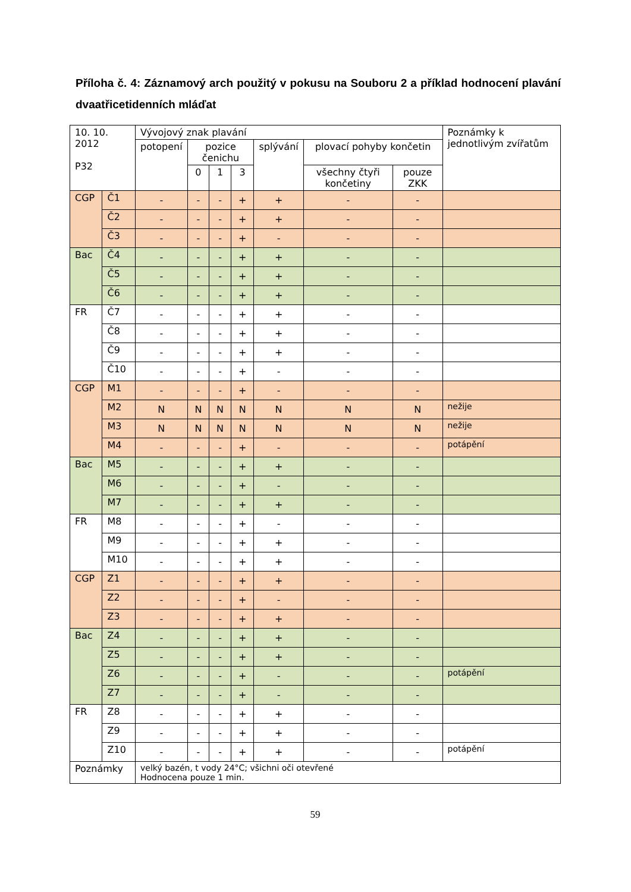Příloha č. 4: Záznamový arch použitý v pokusu na Souboru 2 a příklad hodnocení plavání dvaatřicetidenních mláďat
| 10. 10. 2012 P32 | | Vývojový znak plavání | | | | | | | Poznámky k jednotlivým zvířatům |
| --- | --- | --- | --- | --- | --- | --- | --- | --- | --- |
| | | potopení | pozice čenichu | | | splývání | plovací pohyby končetin | | |
| | | | 0 | 1 | 3 | | všechny čtyři končetiny | pouze ZKK | |
| CGP | Č1 | - | - | - | + | + | - | - | |
| | Č2 | - | - | - | + | + | - | - | |
| | Č3 | - | - | - | + | - | - | - | |
| Bac | Č4 | - | - | - | + | + | - | - | |
| | Č5 | - | - | - | + | + | - | - | |
| | Č6 | - | - | - | + | + | - | - | |
| FR | Č7 | - | - | - | + | + | - | - | |
| | Č8 | - | - | - | + | + | - | - | |
| | Č9 | - | - | - | + | + | - | - | |
| | Č10 | - | - | - | + | - | - | - | |
| CGP | M1 | - | - | - | + | - | - | - | |
| | M2 | N | N | N | N | N | N | N | nežije |
| | M3 | N | N | N | N | N | N | N | nežije |
| | M4 | - | - | - | + | - | - | - | potápění |
| Bac | M5 | - | - | - | + | + | - | - | |
| | M6 | - | - | - | + | - | - | - | |
| | M7 | - | - | - | + | + | - | - | |
| FR | M8 | - | - | - | + | - | - | - | |
| | M9 | - | - | - | + | + | - | - | |
| | M10 | - | - | - | + | + | - | - | |
| CGP | Z1 | - | - | - | + | + | - | - | |
| | Z2 | - | - | - | + | - | - | - | |
| | Z3 | - | - | - | + | + | - | - | |
| Bac | Z4 | - | - | - | + | + | - | - | |
| | Z5 | - | - | - | + | + | - | - | |
| | Z6 | - | - | - | + | - | - | - | potápění |
| | Z7 | - | - | - | + | - | - | - | |
| FR | Z8 | - | - | - | + | + | - | - | |
| | Z9 | - | - | - | + | + | - | - | |
| | Z10 | - | - | - | + | + | - | - | potápění |
| Poznámky | | velký bazén, t vody 24°C; všichni oči otevřené Hodnocena pouze 1 min. | | | | | | | |
59